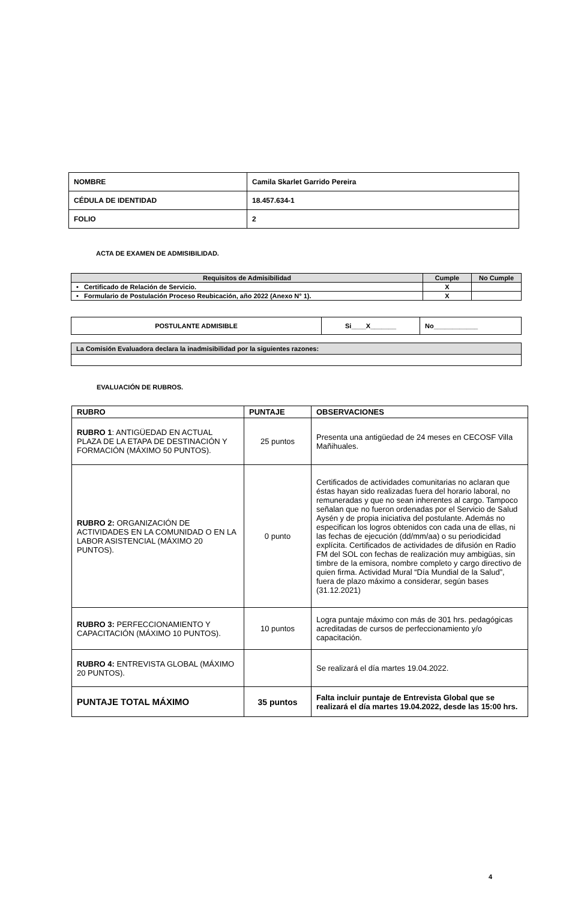| NOMBRE | Camila Skarlet Garrido Pereira |
| CÉDULA DE IDENTIDAD | 18.457.634-1 |
| FOLIO | 2 |
ACTA DE EXAMEN DE ADMISIBILIDAD.
| Requisitos de Admisibilidad | Cumple | No Cumple |
| --- | --- | --- |
| • Certificado de Relación de Servicio. | X | |
| • Formulario de Postulación Proceso Reubicación, año 2022 (Anexo N° 1). | X | |
| POSTULANTE ADMISIBLE | Si____X_______ | No____________ |
| La Comisión Evaluadora declara la inadmisibilidad por la siguientes razones: |
EVALUACIÓN DE RUBROS.
| RUBRO | PUNTAJE | OBSERVACIONES |
| --- | --- | --- |
| RUBRO 1 : ANTIGÜEDAD EN ACTUAL PLAZA DE LA ETAPA DE DESTINACIÓN Y FORMACIÓN (MÁXIMO 50 PUNTOS). | 25 puntos | Presenta una antigüedad de 24 meses en CECOSF Villa Mañihuales. |
| RUBRO 2: ORGANIZACIÓN DE ACTIVIDADES EN LA COMUNIDAD O EN LA LABOR ASISTENCIAL (MÁXIMO 20 PUNTOS). | 0 punto | Certificados de actividades comunitarias no aclaran que éstas hayan sido realizadas fuera del horario laboral, no remuneradas y que no sean inherentes al cargo. Tampoco señalan que no fueron ordenadas por el Servicio de Salud Aysén y de propia iniciativa del postulante. Además no especifican los logros obtenidos con cada una de ellas, ni las fechas de ejecución (dd/mm/aa) o su periodicidad explícita. Certificados de actividades de difusión en Radio FM del SOL con fechas de realización muy ambigüas, sin timbre de la emisora, nombre completo y cargo directivo de quien firma. Actividad Mural “Día Mundial de la Salud”, fuera de plazo máximo a considerar, según bases (31.12.2021) |
| RUBRO 3: PERFECCIONAMIENTO Y CAPACITACIÓN (MÁXIMO 10 PUNTOS). | 10 puntos | Logra puntaje máximo con más de 301 hrs. pedagógicas acreditadas de cursos de perfeccionamiento y/o capacitación. |
| RUBRO 4: ENTREVISTA GLOBAL (MÁXIMO 20 PUNTOS). | | Se realizará el día martes 19.04.2022. |
| PUNTAJE TOTAL MÁXIMO | 35 puntos | Falta incluir puntaje de Entrevista Global que se realizará el día martes 19.04.2022, desde las 15:00 hrs. |
4